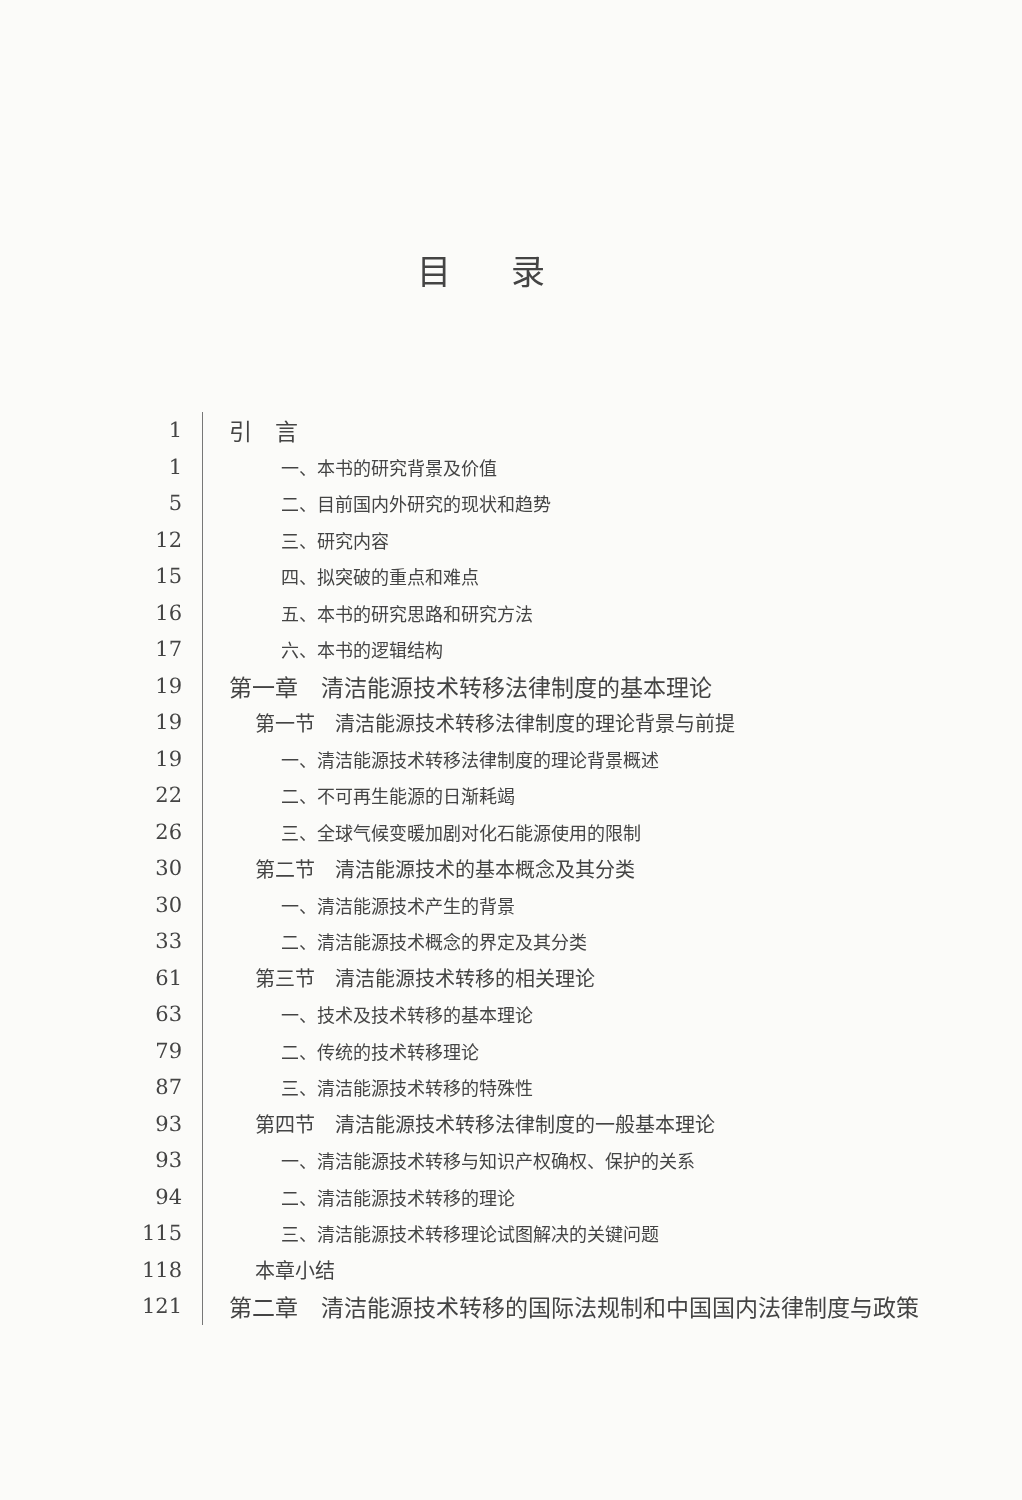目录
1
引　言
1
一、本书的研究背景及价值
5
二、目前国内外研究的现状和趋势
12
三、研究内容
15
四、拟突破的重点和难点
16
五、本书的研究思路和研究方法
17
六、本书的逻辑结构
19
第一章　清洁能源技术转移法律制度的基本理论
19
第一节　清洁能源技术转移法律制度的理论背景与前提
19
一、清洁能源技术转移法律制度的理论背景概述
22
二、不可再生能源的日渐耗竭
26
三、全球气候变暖加剧对化石能源使用的限制
30
第二节　清洁能源技术的基本概念及其分类
30
一、清洁能源技术产生的背景
33
二、清洁能源技术概念的界定及其分类
61
第三节　清洁能源技术转移的相关理论
63
一、技术及技术转移的基本理论
79
二、传统的技术转移理论
87
三、清洁能源技术转移的特殊性
93
第四节　清洁能源技术转移法律制度的一般基本理论
93
一、清洁能源技术转移与知识产权确权、保护的关系
94
二、清洁能源技术转移的理论
115
三、清洁能源技术转移理论试图解决的关键问题
118
本章小结
121
第二章　清洁能源技术转移的国际法规制和中国国内法律制度与政策